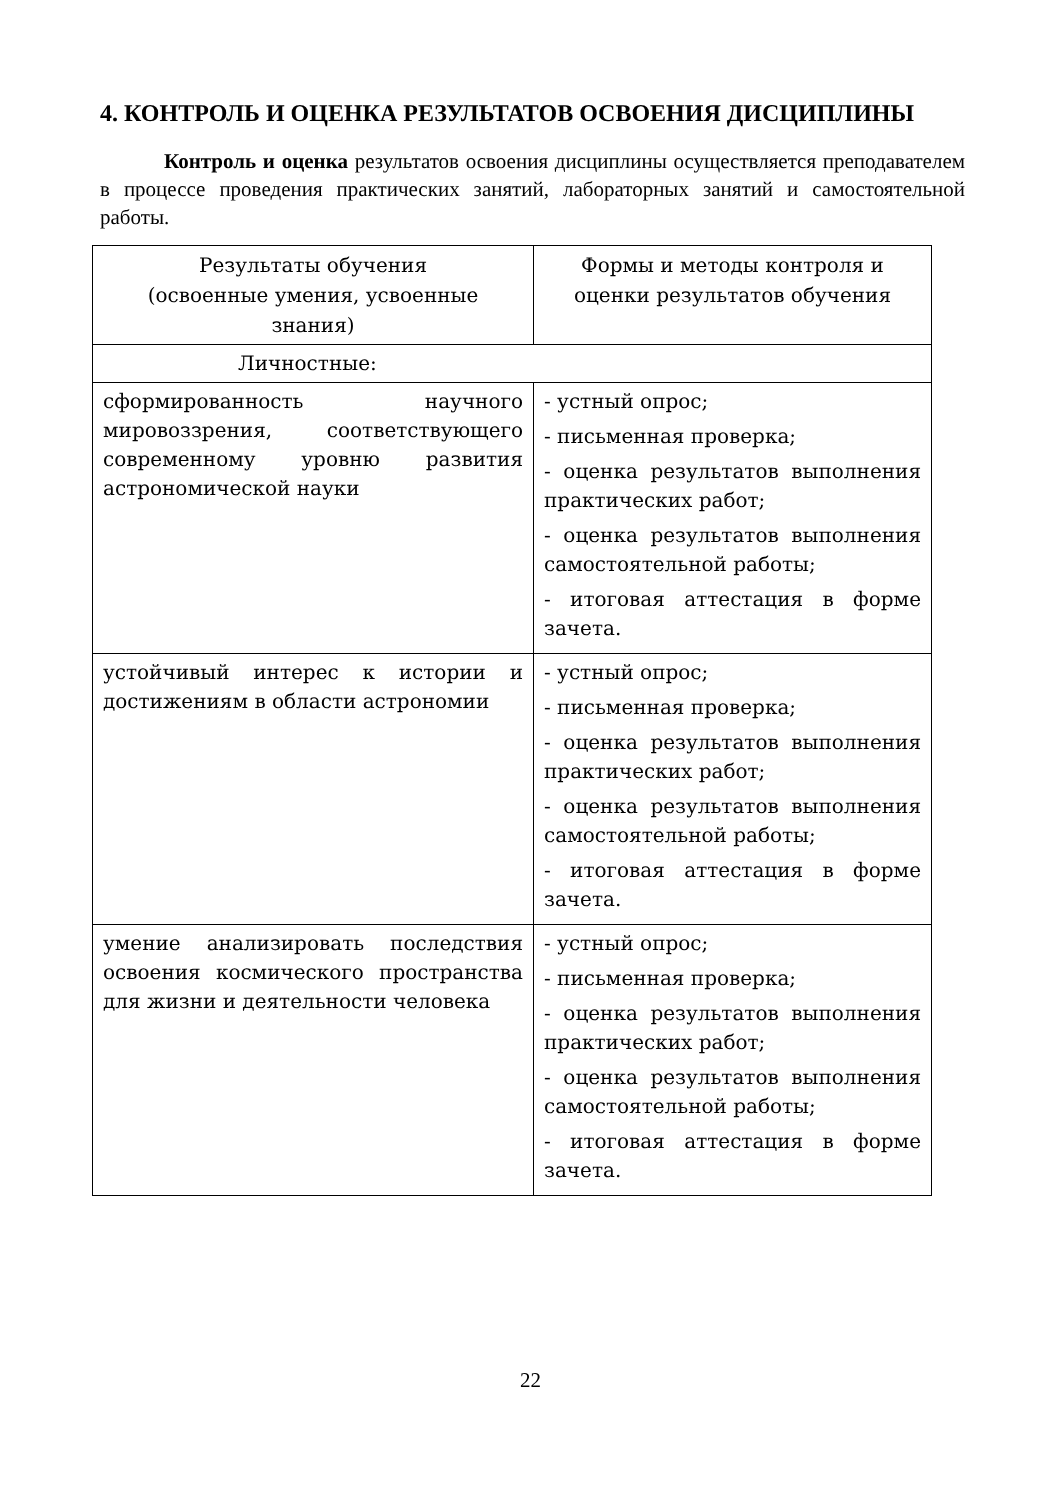4. КОНТРОЛЬ И ОЦЕНКА РЕЗУЛЬТАТОВ ОСВОЕНИЯ ДИСЦИПЛИНЫ
Контроль и оценка результатов освоения дисциплины осуществляется преподавателем в процессе проведения практических занятий, лабораторных занятий и самостоятельной работы.
| Результаты обучения (освоенные умения, усвоенные знания) | Формы и методы контроля и оценки результатов обучения |
| --- | --- |
| Личностные: | |
| сформированность научного мировоззрения, соответствующего современному уровню развития астрономической науки | - устный опрос; - письменная проверка; - оценка результатов выполнения практических работ; - оценка результатов выполнения самостоятельной работы; - итоговая аттестация в форме зачета. |
| устойчивый интерес к истории и достижениям в области астрономии | - устный опрос; - письменная проверка; - оценка результатов выполнения практических работ; - оценка результатов выполнения самостоятельной работы; - итоговая аттестация в форме зачета. |
| умение анализировать последствия освоения космического пространства для жизни и деятельности человека | - устный опрос; - письменная проверка; - оценка результатов выполнения практических работ; - оценка результатов выполнения самостоятельной работы; - итоговая аттестация в форме зачета. |
22